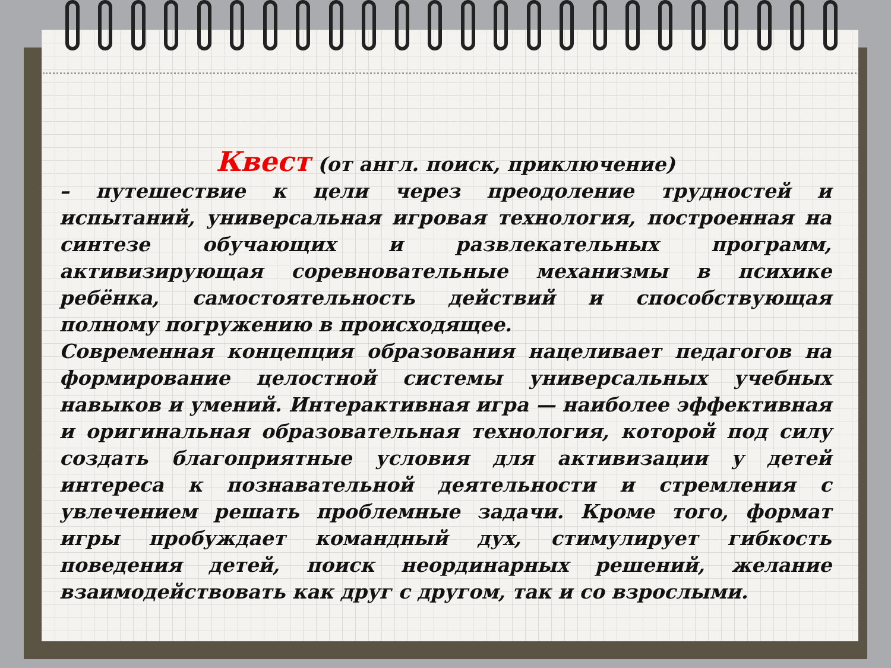Квест (от англ. поиск, приключение)
– путешествие к цели через преодоление трудностей и испытаний, универсальная игровая технология, построенная на синтезе обучающих и развлекательных программ, активизирующая соревновательные механизмы в психике ребёнка, самостоятельность действий и способствующая полному погружению в происходящее.
Современная концепция образования нацеливает педагогов на формирование целостной системы универсальных учебных навыков и умений. Интерактивная игра — наиболее эффективная и оригинальная образовательная технология, которой под силу создать благоприятные условия для активизации у детей интереса к познавательной деятельности и стремления с увлечением решать проблемные задачи. Кроме того, формат игры пробуждает командный дух, стимулирует гибкость поведения детей, поиск неординарных решений, желание взаимодействовать как друг с другом, так и со взрослыми.